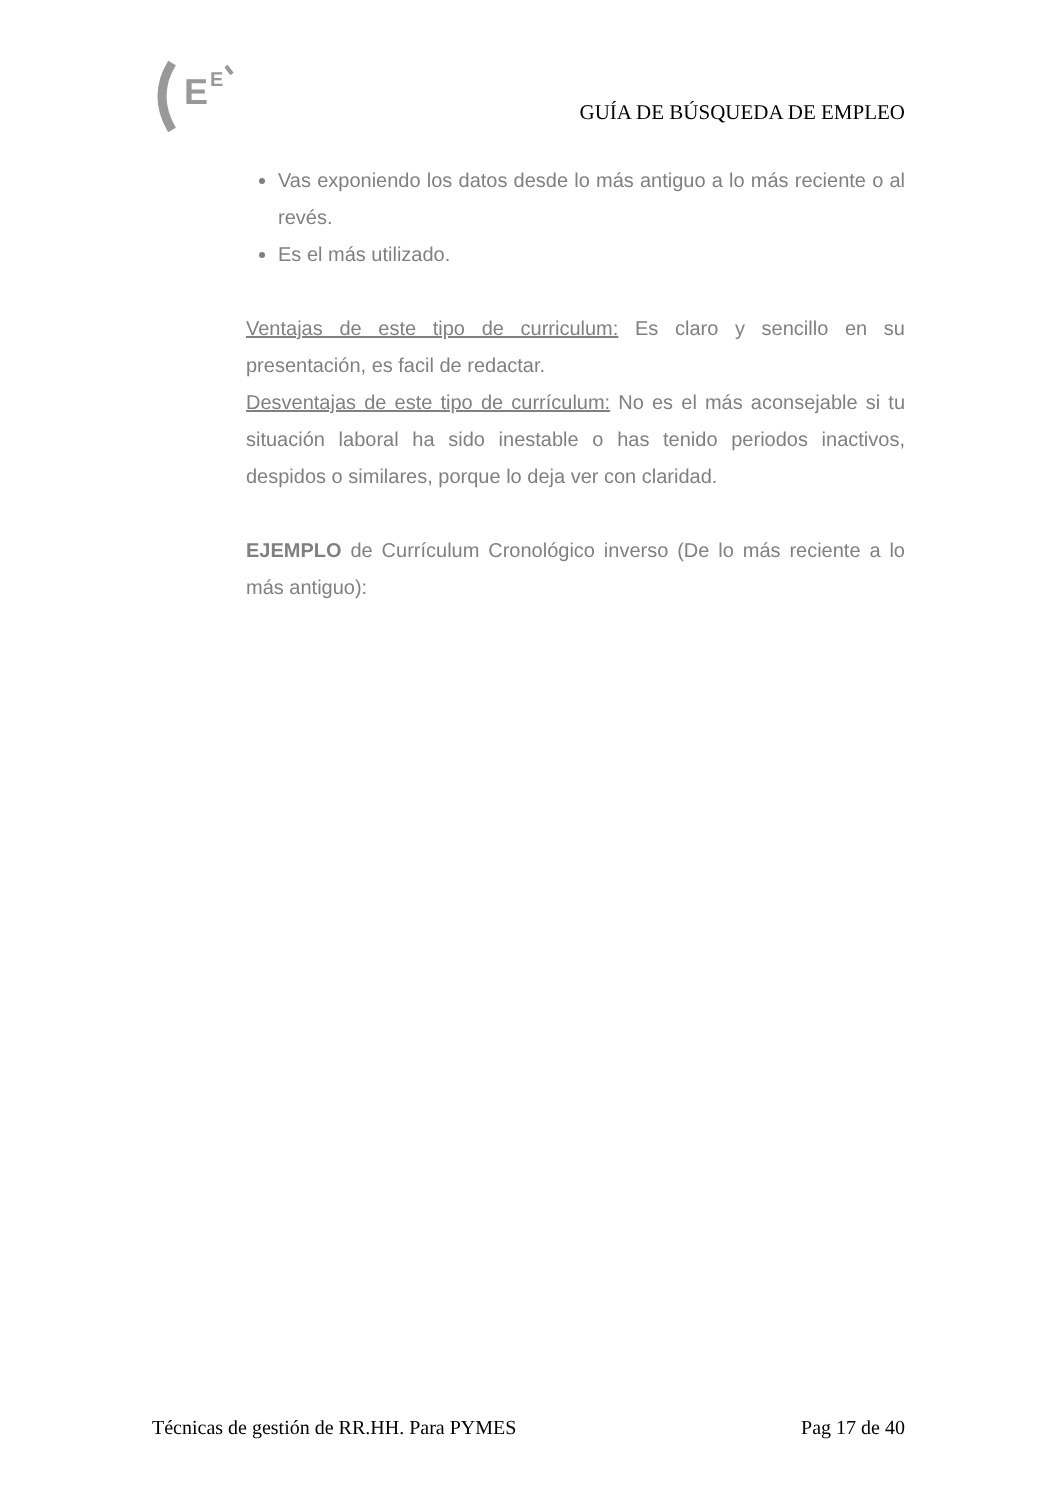E
E
GUÍA DE BÚSQUEDA DE EMPLEO
Vas exponiendo los datos desde lo más antiguo a lo más reciente o al revés.
Es el más utilizado.
Ventajas de este tipo de curriculum: Es claro y sencillo en su presentación, es facil de redactar.
Desventajas de este tipo de currículum: No es el más aconsejable si tu situación laboral ha sido inestable o has tenido periodos inactivos, despidos o similares, porque lo deja ver con claridad.
EJEMPLO de Currículum Cronológico inverso (De lo más reciente a lo más antiguo):
Técnicas de gestión de RR.HH. Para PYMES Pag 17 de 40